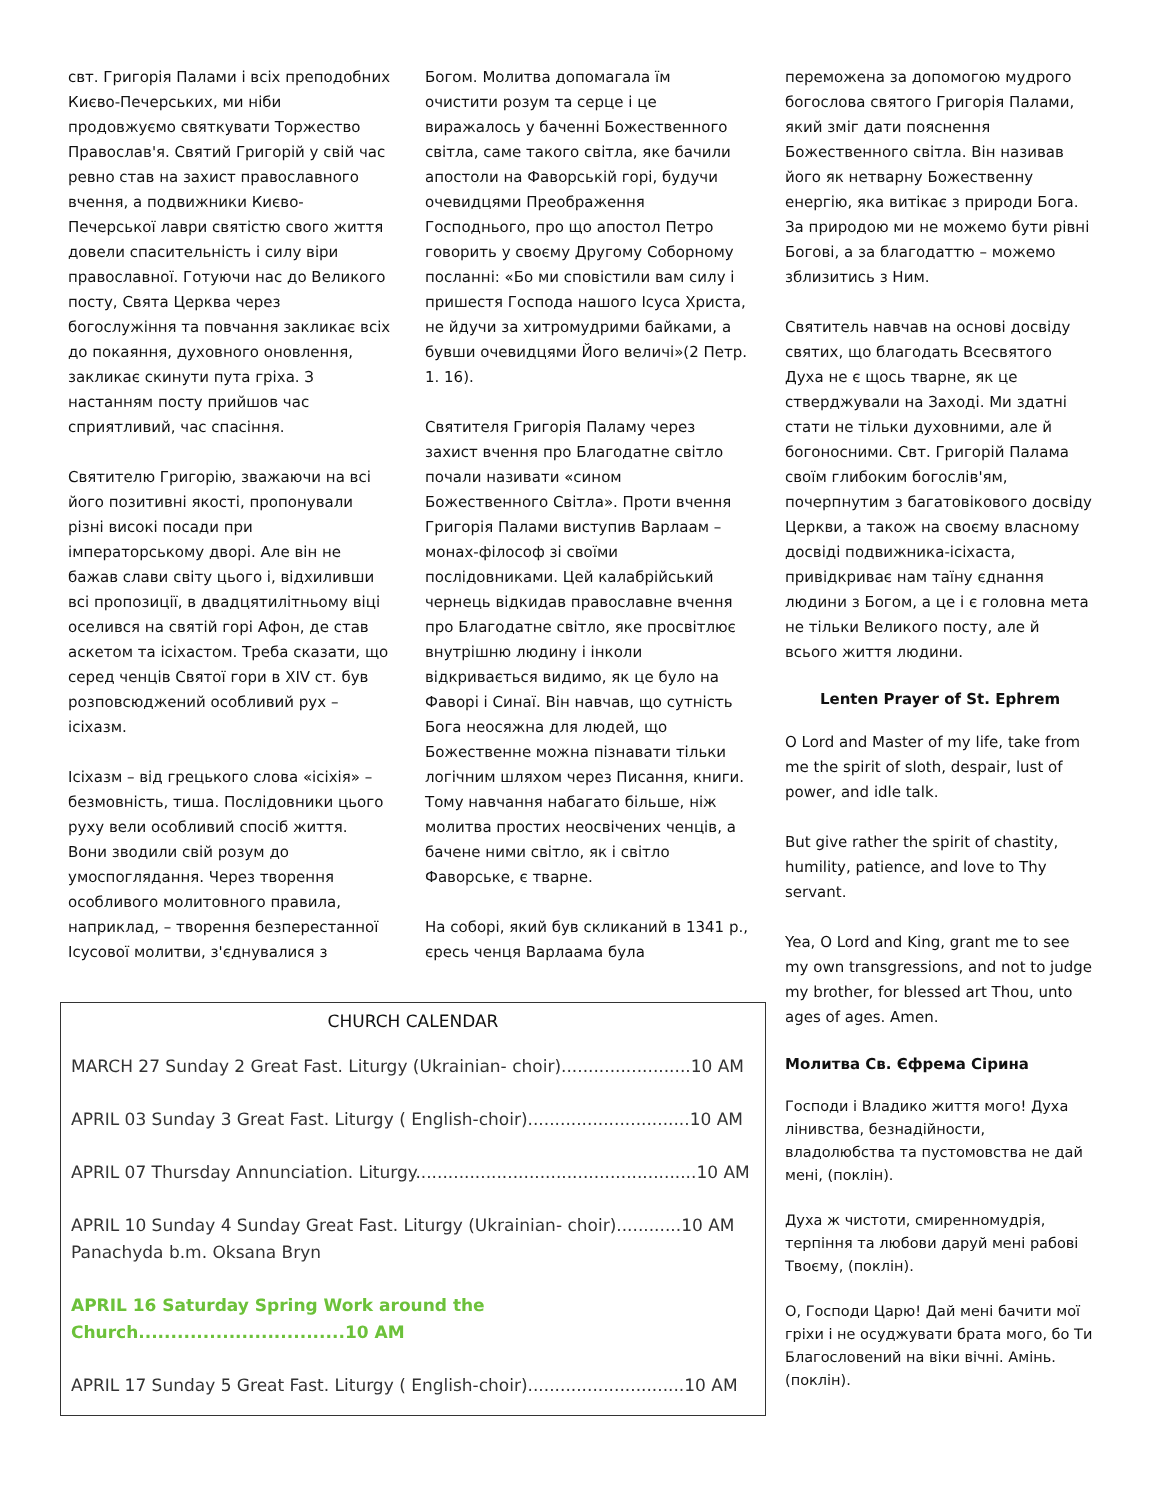свт. Григорія Палами і всіх преподобних Києво-Печерських, ми ніби продовжуємо святкувати Торжество Православ'я. Святий Григорій у свій час ревно став на захист православного вчення, а подвижники Києво-Печерської лаври святістю свого життя довели спасительність і силу віри православної. Готуючи нас до Великого посту, Свята Церква через богослужіння та повчання закликає всіх до покаяння, духовного оновлення, закликає скинути пута гріха. З настанням посту прийшов час сприятливий, час спасіння.
Святителю Григорію, зважаючи на всі його позитивні якості, пропонували різні високі посади при імператорському дворі. Але він не бажав слави світу цього і, відхиливши всі пропозиції, в двадцятилітньому віці оселився на святій горі Афон, де став аскетом та ісіхастом. Треба сказати, що серед ченців Святої гори в XIV ст. був розповсюджений особливий рух – ісіхазм.
Ісіхазм – від грецького слова «ісіхія» – безмовність, тиша. Послідовники цього руху вели особливий спосіб життя. Вони зводили свій розум до умоспоглядання. Через творення особливого молитовного правила, наприклад, – творення безперестанної Ісусової молитви, з'єднувалися з
Богом. Молитва допомагала їм очистити розум та серце і це виражалось у баченні Божественного світла, саме такого світла, яке бачили апостоли на Фаворській горі, будучи очевидцями Преображення Господнього, про що апостол Петро говорить у своєму Другому Соборному посланні: «Бо ми сповістили вам силу і пришестя Господа нашого Ісуса Христа, не йдучи за хитромудрими байками, а бувши очевидцями Його величі»(2 Петр. 1. 16).
Святителя Григорія Паламу через захист вчення про Благодатне світло почали називати «сином Божественного Світла». Проти вчення Григорія Палами виступив Варлаам – монах-філософ зі своїми послідовниками. Цей калабрійський чернець відкидав православне вчення про Благодатне світло, яке просвітлює внутрішню людину і інколи відкривається видимо, як це було на Фаворі і Синаї. Він навчав, що сутність Бога неосяжна для людей, що Божественне можна пізнавати тільки логічним шляхом через Писання, книги. Тому навчання набагато більше, ніж молитва простих неосвічених ченців, а бачене ними світло, як і світло Фаворське, є тварне.
На соборі, який був скликаний в 1341 р., єресь ченця Варлаама була
CHURCH CALENDAR
MARCH 27 Sunday 2 Great Fast. Liturgy (Ukrainian- choir)........................10 AM
APRIL 03 Sunday 3 Great Fast. Liturgy ( English-choir)..............................10 AM
APRIL 07 Thursday Annunciation. Liturgy....................................................10 AM
APRIL 10 Sunday 4 Sunday Great Fast. Liturgy (Ukrainian- choir)............10 AM
Panachyda b.m. Oksana Bryn
APRIL 16 Saturday Spring Work around the Church................................10 AM
APRIL 17 Sunday 5 Great Fast. Liturgy ( English-choir).............................10 AM
переможена за допомогою мудрого богослова святого Григорія Палами, який зміг дати пояснення Божественного світла. Він називав його як нетварну Божественну енергію, яка витікає з природи Бога. За природою ми не можемо бути рівні Богові, а за благодаттю – можемо зблизитись з Ним.
Святитель навчав на основі досвіду святих, що благодать Всесвятого Духа не є щось тварне, як це стверджували на Заході. Ми здатні стати не тільки духовними, але й богоносними. Свт. Григорій Палама своїм глибоким богослів'ям, почерпнутим з багатовікового досвіду Церкви, а також на своєму власному досвіді подвижника-ісіхаста, привідкриває нам таїну єднання людини з Богом, а це і є головна мета не тільки Великого посту, але й всього життя людини.
Lenten Prayer of St. Ephrem
O Lord and Master of my life, take from me the spirit of sloth, despair, lust of power, and idle talk.
But give rather the spirit of chastity, humility, patience, and love to Thy servant.
Yea, O Lord and King, grant me to see my own transgressions, and not to judge my brother, for blessed art Thou, unto ages of ages. Amen.
Молитва Св. Єфрема Сірина
Господи і Владико життя мого! Духа лінивства, безнадійности, владолюбства та пустомовства не дай мені, (поклін).
Духа ж чистоти, смиренномудрія, терпіння та любови даруй мені рабові Твоєму, (поклін).
О, Господи Царю! Дай мені бачити мої гріхи і не осуджувати брата мого, бо Ти Благословений на віки вічні. Амінь. (поклін).